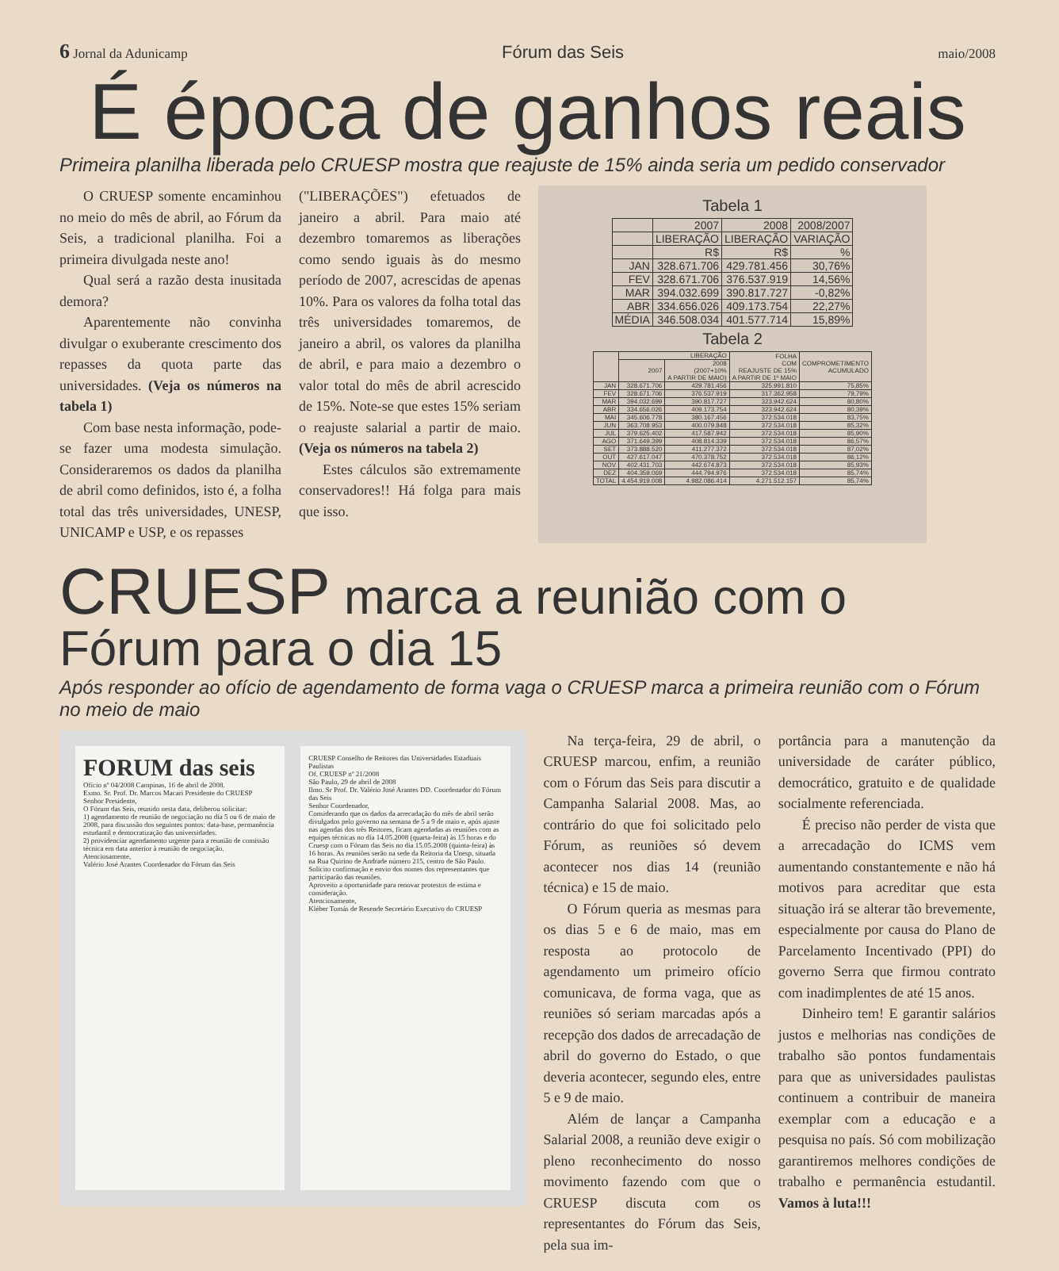6 Jornal da Adunicamp Fórum das Seis maio/2008
É época de ganhos reais
Primeira planilha liberada pelo CRUESP mostra que reajuste de 15% ainda seria um pedido conservador
O CRUESP somente encaminhou no meio do mês de abril, ao Fórum da Seis, a tradicional planilha. Foi a primeira divulgada neste ano!
Qual será a razão desta inusitada demora?
Aparentemente não convinha divulgar o exuberante crescimento dos repasses da quota parte das universidades. (Veja os números na tabela 1)
Com base nesta informação, pode-se fazer uma modesta simulação. Consideraremos os dados da planilha de abril como definidos, isto é, a folha total das três universidades, UNESP, UNICAMP e USP, e os repasses
("LIBERAÇÕES") efetuados de janeiro a abril. Para maio até dezembro tomaremos as liberações como sendo iguais às do mesmo período de 2007, acrescidas de apenas 10%. Para os valores da folha total das três universidades tomaremos, de janeiro a abril, os valores da planilha de abril, e para maio a dezembro o valor total do mês de abril acrescido de 15%. Note-se que estes 15% seriam o reajuste salarial a partir de maio. (Veja os números na tabela 2)
Estes cálculos são extremamente conservadores!! Há folga para mais que isso.
Tabela 1
| | 2007 | 2008 | 2008/2007 |
| --- | --- | --- | --- |
| | LIBERAÇÃO | LIBERAÇÃO | VARIAÇÃO |
| | R$ | R$ | % |
| JAN | 328.671.706 | 429.781.456 | 30,76% |
| FEV | 328.671.706 | 376.537.919 | 14,56% |
| MAR | 394.032.699 | 390.817.727 | -0,82% |
| ABR | 334.656.026 | 409.173.754 | 22,27% |
| MÉDIA | 346.508.034 | 401.577.714 | 15,89% |
Tabela 2
| | LIBERAÇÃO | | FOLHA COM REAJUSTE DE 15% A PARTIR DE 1º MAIO | COMPROMETIMENTO ACUMULADO |
| --- | --- | --- | --- | --- |
| | 2007 | 2008 (2007+10% A PARTIR DE MAIO) | | |
| JAN | 328.671.706 | 429.781.456 | 325.991.810 | 75,85% |
| FEV | 328.671.706 | 376.537.919 | 317.362.958 | 79,79% |
| MAR | 394.032.699 | 390.817.727 | 323.942.624 | 80,80% |
| ABR | 334.656.026 | 409.173.754 | 323.942.624 | 80,39% |
| MAI | 345.606.778 | 380.167.456 | 372.534.018 | 83,75% |
| JUN | 363.708.953 | 400.079.848 | 372.534.018 | 85,32% |
| JUL | 379.625.402 | 417.587.942 | 372.534.018 | 85,90% |
| AGO | 371.649.399 | 408.814.339 | 372.534.018 | 86,57% |
| SET | 373.888.520 | 411.277.372 | 372.534.018 | 87,02% |
| OUT | 427.617.047 | 470.378.752 | 372.534.018 | 86,12% |
| NOV | 402.431.703 | 442.674.873 | 372.534.018 | 85,93% |
| DEZ | 404.359.069 | 444.794.976 | 372.534.018 | 85,74% |
| TOTAL | 4.454.919.008 | 4.982.086.414 | 4.271.512.157 | 85,74% |
CRUESP marca a reunião com o Fórum para o dia 15
Após responder ao ofício de agendamento de forma vaga o CRUESP marca a primeira reunião com o Fórum no meio de maio
FORUM das seis
Ofício nº 04/2008 Campinas, 16 de abril de 2008.
Exmo. Sr. Prof. Dr. Marcos Macari Presidente do CRUESP
Senhor Presidente,
O Fórum das Seis, reunido nesta data, deliberou solicitar:
1) agendamento de reunião de negociação no dia 5 ou 6 de maio de 2008, para discussão dos seguintes pontos: data-base, permanência estudantil e democratização das universidades.
2) providenciar agendamento urgente para a reunião de comissão técnica em data anterior à reunião de negociação.
Atenciosamente,
Valério José Arantes Coordenador do Fórum das Seis
CRUESP Conselho de Reitores das Universidades Estaduais Paulistas
Of. CRUESP nº 21/2008
São Paulo, 29 de abril de 2008
Ilmo. Sr Prof. Dr. Valério José Arantes DD. Coordenador do Fórum das Seis
Senhor Coordenador,
Considerando que os dados da arrecadação do mês de abril serão divulgados pelo governo na semana de 5 a 9 de maio e, após ajuste nas agendas dos três Reitores, ficam agendadas as reuniões com as equipes técnicas no dia 14.05.2008 (quarta-feira) às 15 horas e do Cruesp com o Fórum das Seis no dia 15.05.2008 (quinta-feira) às 16 horas. As reuniões serão na sede da Reitoria da Unesp, situada na Rua Quirino de Andrade número 215, centro de São Paulo.
Solicito confirmação e envio dos nomes dos representantes que participarão das reuniões.
Aproveito a oportunidade para renovar protestos de estima e consideração.
Atenciosamente,
Kléber Tomás de Resende Secretário Executivo do CRUESP
Na terça-feira, 29 de abril, o CRUESP marcou, enfim, a reunião com o Fórum das Seis para discutir a Campanha Salarial 2008. Mas, ao contrário do que foi solicitado pelo Fórum, as reuniões só devem acontecer nos dias 14 (reunião técnica) e 15 de maio.
O Fórum queria as mesmas para os dias 5 e 6 de maio, mas em resposta ao protocolo de agendamento um primeiro ofício comunicava, de forma vaga, que as reuniões só seriam marcadas após a recepção dos dados de arrecadação de abril do governo do Estado, o que deveria acontecer, segundo eles, entre 5 e 9 de maio.
Além de lançar a Campanha Salarial 2008, a reunião deve exigir o pleno reconhecimento do nosso movimento fazendo com que o CRUESP discuta com os representantes do Fórum das Seis, pela sua im-
portância para a manutenção da universidade de caráter público, democrático, gratuito e de qualidade socialmente referenciada.
É preciso não perder de vista que a arrecadação do ICMS vem aumentando constantemente e não há motivos para acreditar que esta situação irá se alterar tão brevemente, especialmente por causa do Plano de Parcelamento Incentivado (PPI) do governo Serra que firmou contrato com inadimplentes de até 15 anos.
Dinheiro tem! E garantir salários justos e melhorias nas condições de trabalho são pontos fundamentais para que as universidades paulistas continuem a contribuir de maneira exemplar com a educação e a pesquisa no país. Só com mobilização garantiremos melhores condições de trabalho e permanência estudantil. Vamos à luta!!!